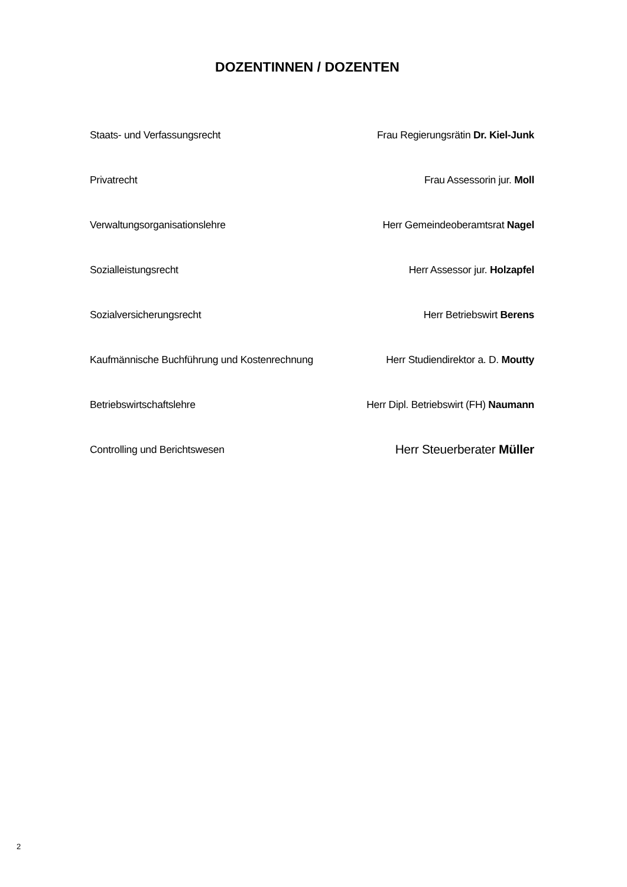DOZENTINNEN / DOZENTEN
| Staats- und Verfassungsrecht | Frau Regierungsrätin Dr. Kiel-Junk |
| Privatrecht | Frau Assessorin jur. Moll |
| Verwaltungsorganisationslehre | Herr Gemeindeoberamtsrat Nagel |
| Sozialleistungsrecht | Herr Assessor jur. Holzapfel |
| Sozialversicherungsrecht | Herr Betriebswirt Berens |
| Kaufmännische Buchführung und Kostenrechnung | Herr Studiendirektor a. D. Moutty |
| Betriebswirtschaftslehre | Herr Dipl. Betriebswirt (FH) Naumann |
| Controlling und Berichtswesen | Herr Steuerberater Müller |
2